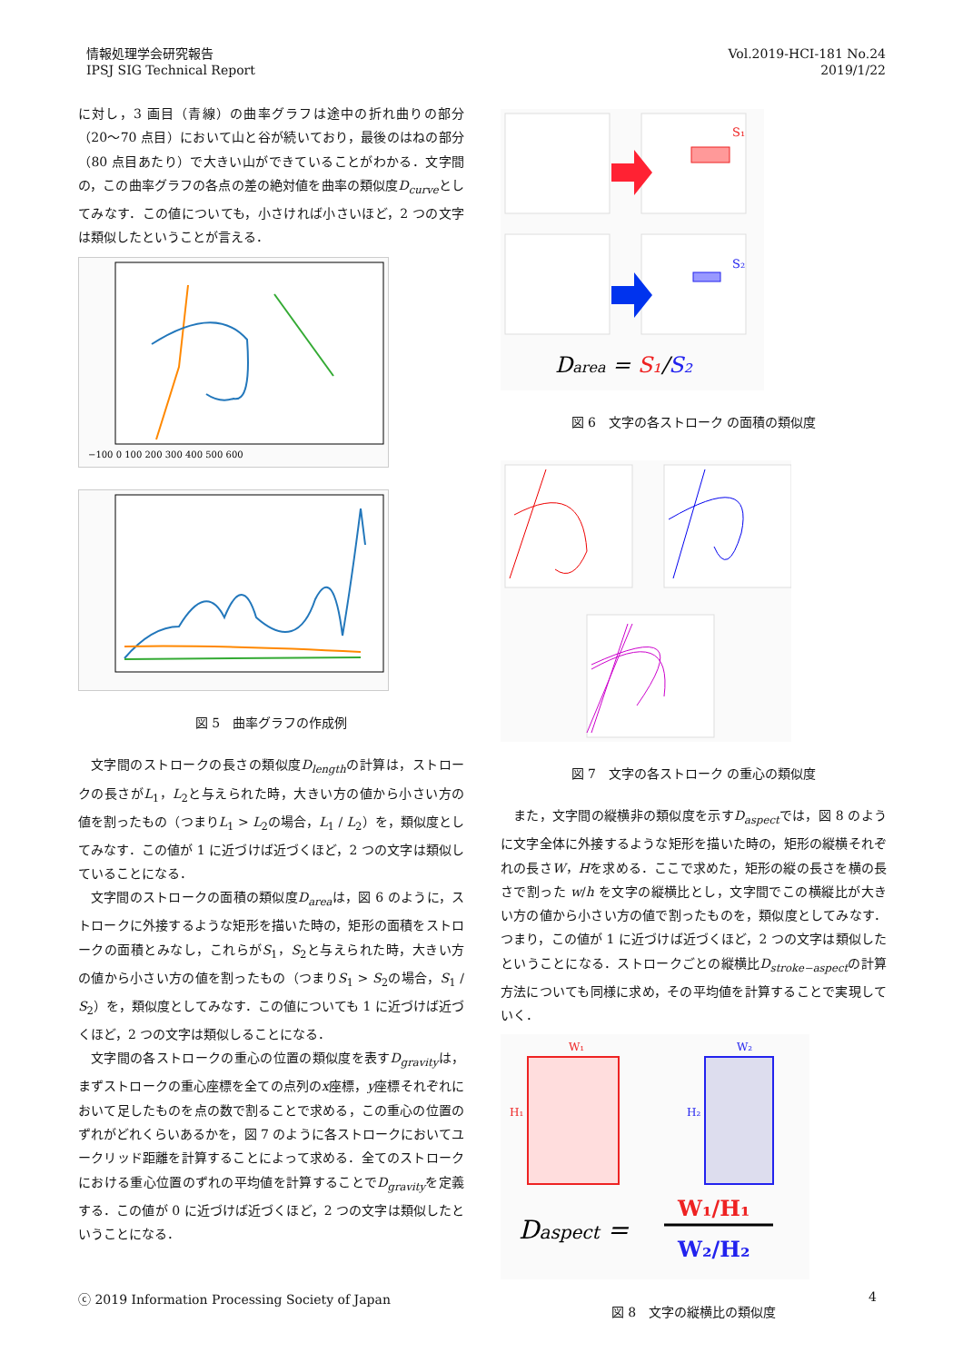情報処理学会研究報告
IPSJ SIG Technical Report
Vol.2019-HCI-181 No.24
2019/1/22
に対し，3 画目（青線）の曲率グラフは途中の折れ曲りの部分（20〜70 点目）において山と谷が続いており，最後のはねの部分（80 点目あたり）で大きい山ができていることがわかる．文字間の，この曲率グラフの各点の差の絶対値を曲率の類似度D<sub>curve</sub>としてみなす．この値についても，小さければ小さいほど，2 つの文字は類似したということが言える．
−100 0 100 200 300 400 500 600
図 5　曲率グラフの作成例
文字間のストロークの長さの類似度D<sub>length</sub>の計算は，ストロークの長さがL<sub>1</sub>，L<sub>2</sub>と与えられた時，大きい方の値から小さい方の値を割ったもの（つまりL<sub>1</sub> > L<sub>2</sub>の場合，L<sub>1</sub> / L<sub>2</sub>）を，類似度としてみなす．この値が 1 に近づけば近づくほど，2 つの文字は類似していることになる．
文字間のストロークの面積の類似度D<sub>area</sub>は，図 6 のように，ストロークに外接するような矩形を描いた時の，矩形の面積をストロークの面積とみなし，これらがS<sub>1</sub>，S<sub>2</sub>と与えられた時，大きい方の値から小さい方の値を割ったもの（つまりS<sub>1</sub> > S<sub>2</sub>の場合，S<sub>1</sub> / S<sub>2</sub>）を，類似度としてみなす．この値についても 1 に近づけば近づくほど，2 つの文字は類似しることになる．
文字間の各ストロークの重心の位置の類似度を表すD<sub>gravity</sub>は，まずストロークの重心座標を全ての点列のx座標，y座標それぞれにおいて足したものを点の数で割ることで求める，この重心の位置のずれがどれくらいあるかを，図 7 のように各ストロークにおいてユークリッド距離を計算することによって求める．全てのストロークにおける重心位置のずれの平均値を計算することでD<sub>gravity</sub>を定義する．この値が 0 に近づけば近づくほど，2 つの文字は類似したということになる．
S₁
S₂
Darea = S₁/S₂
図 6　文字の各ストローク の面積の類似度
図 7　文字の各ストローク の重心の類似度
また，文字間の縦横非の類似度を示すD<sub>aspect</sub>では，図 8 のように文字全体に外接するような矩形を描いた時の，矩形の縦横それぞれの長さW，Hを求める．ここで求めた，矩形の縦の長さを横の長さで割った w/h を文字の縦横比とし，文字間でこの横縦比が大きい方の値から小さい方の値で割ったものを，類似度としてみなす．つまり，この値が 1 に近づけば近づくほど，2 つの文字は類似したということになる．ストロークごとの縦横比D<sub>stroke−aspect</sub>の計算方法についても同様に求め，その平均値を計算することで実現していく．
W₁
W₂
H₁
H₂
Daspect =
W₁/H₁
W₂/H₂
図 8　文字の縦横比の類似度
ⓒ 2019 Information Processing Society of Japan
4